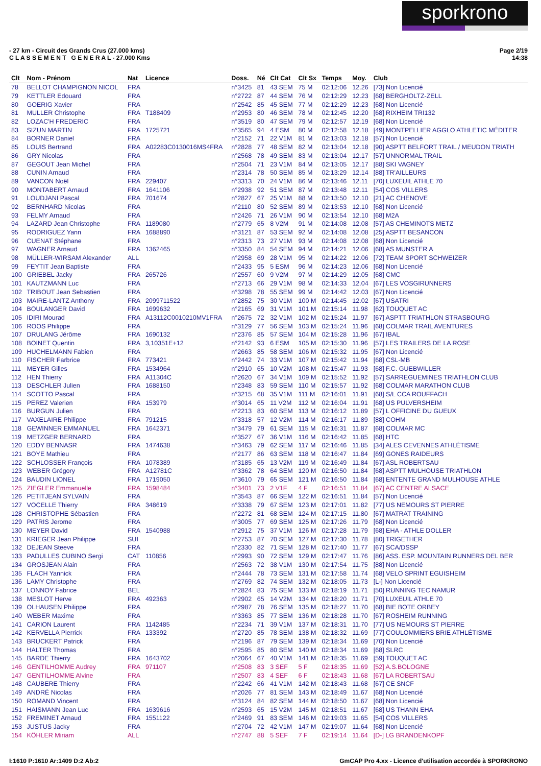sporkrono
- 27 km - Circuit des Grands Crus (27.000 kms)
C L A S S E M E N T G E N E R A L - 27.000 Kms
Page 2/19
14:38
| Clt | Nom - Prénom | Nat | Licence | Doss. | Né | Clt Cat | Clt Sx | Temps | Moy. | Club |
| --- | --- | --- | --- | --- | --- | --- | --- | --- | --- | --- |
| 78 | BELLOT CHAMPIGNON NICOL | FRA | | n°3425 | 81 | 43 SEM | 75 M | 02:12:06 | 12.26 | [73] Non Licencié |
| 79 | KETTLER Edouard | FRA | | n°2722 | 87 | 44 SEM | 76 M | 02:12:29 | 12.23 | [68] BERGHOLTZ-ZELL |
| 80 | GOERIG Xavier | FRA | | n°2542 | 85 | 45 SEM | 77 M | 02:12:29 | 12.23 | [68] Non Licencié |
| 81 | MULLER Christophe | FRA | T188409 | n°2953 | 80 | 46 SEM | 78 M | 02:12:45 | 12.20 | [68] RIXHEIM TRI132 |
| 82 | LOZAC'H FREDERIC | FRA | | n°3519 | 80 | 47 SEM | 79 M | 02:12:57 | 12.19 | [68] Non Licencié |
| 83 | SIZUN MARTIN | FRA | 1725721 | n°3565 | 94 | 4 ESM | 80 M | 02:12:58 | 12.18 | [49] MONTPELLIER AGGLO ATHLETIC MÉDITER |
| 84 | BORNER Daniel | FRA | | n°2152 | 71 | 22 V1M | 81 M | 02:13:03 | 12.18 | [57] Non Licencié |
| 85 | LOUIS Bertrand | FRA | A02283C0130016MS4FRA | n°2828 | 77 | 48 SEM | 82 M | 02:13:04 | 12.18 | [90] ASPTT BELFORT TRAIL / MEUDON TRIATH |
| 86 | GRY Nicolas | FRA | | n°2568 | 78 | 49 SEM | 83 M | 02:13:04 | 12.17 | [57] UNNORMAL TRAIL |
| 87 | GEGOUT Jean Michel | FRA | | n°2504 | 71 | 23 V1M | 84 M | 02:13:05 | 12.17 | [88] SKI VAGNEY |
| 88 | CUNIN Arnaud | FRA | | n°2314 | 78 | 50 SEM | 85 M | 02:13:29 | 12.14 | [88] TR'AILLEURS |
| 89 | VANCON Noël | FRA | 229407 | n°3313 | 70 | 24 V1M | 86 M | 02:13:46 | 12.11 | [70] LUXEUIL ATHLE 70 |
| 90 | MONTABERT Arnaud | FRA | 1641106 | n°2938 | 92 | 51 SEM | 87 M | 02:13:48 | 12.11 | [54] COS VILLERS |
| 91 | LOUDJANI Pascal | FRA | 701674 | n°2827 | 67 | 25 V1M | 88 M | 02:13:50 | 12.10 | [21] AC CHENOVE |
| 92 | BERNHARD Nicolas | FRA | | n°2110 | 80 | 52 SEM | 89 M | 02:13:53 | 12.10 | [68] Non Licencié |
| 93 | FELMY Arnaud | FRA | | n°2426 | 71 | 26 V1M | 90 M | 02:13:54 | 12.10 | [68] M2A |
| 94 | LAZARD Jean Christophe | FRA | 1189080 | n°2779 | 65 | 8 V2M | 91 M | 02:14:08 | 12.08 | [57] AS CHEMINOTS METZ |
| 95 | RODRIGUEZ Yann | FRA | 1688890 | n°3121 | 87 | 53 SEM | 92 M | 02:14:08 | 12.08 | [25] ASPTT BESANCON |
| 96 | CUENAT Stéphane | FRA | | n°2313 | 73 | 27 V1M | 93 M | 02:14:08 | 12.08 | [68] Non Licencié |
| 97 | WAGNER Arnaud | FRA | 1362465 | n°3350 | 84 | 54 SEM | 94 M | 02:14:21 | 12.06 | [68] AS MUNSTER A |
| 98 | MÜLLER-WIRSAM Alexander | ALL | | n°2958 | 69 | 28 V1M | 95 M | 02:14:22 | 12.06 | [72] TEAM SPORT SCHWEIZER |
| 99 | FEYTIT Jean Baptiste | FRA | | n°2433 | 95 | 5 ESM | 96 M | 02:14:23 | 12.06 | [68] Non Licencié |
| 100 | GRIEBEL Jacky | FRA | 265726 | n°2557 | 60 | 9 V2M | 97 M | 02:14:29 | 12.05 | [68] CMC |
| 101 | KAUTZMANN Luc | FRA | | n°2713 | 66 | 29 V1M | 98 M | 02:14:33 | 12.04 | [67] LES VOSGIRUNNERS |
| 102 | TRIBOUT Jean Sebastien | FRA | | n°3298 | 78 | 55 SEM | 99 M | 02:14:42 | 12.03 | [67] Non Licencié |
| 103 | MAIRE-LANTZ Anthony | FRA | 2099711522 | n°2852 | 75 | 30 V1M | 100 M | 02:14:45 | 12.02 | [67] USATRI |
| 104 | BOULANGER David | FRA | 1699632 | n°2165 | 69 | 31 V1M | 101 M | 02:15:14 | 11.98 | [62] TOUQUET AC |
| 105 | IDIRI Mourad | FRA | A13112C0010210MV1FRA | n°2675 | 72 | 32 V1M | 102 M | 02:15:24 | 11.97 | [67] ASPTT TRIATHLON STRASBOURG |
| 106 | ROOS Philippe | FRA | | n°3129 | 77 | 56 SEM | 103 M | 02:15:24 | 11.96 | [68] COLMAR TRAIL AVENTURES |
| 107 | DRULANG Jérôme | FRA | 1690132 | n°2376 | 85 | 57 SEM | 104 M | 02:15:28 | 11.96 | [67] IBAL |
| 108 | BOINET Quentin | FRA | 3,10351E+12 | n°2142 | 93 | 6 ESM | 105 M | 02:15:30 | 11.96 | [57] LES TRAILERS DE LA ROSE |
| 109 | HUCHELMANN Fabien | FRA | | n°2663 | 85 | 58 SEM | 106 M | 02:15:32 | 11.95 | [67] Non Licencié |
| 110 | FISCHER Farbrice | FRA | 773421 | n°2442 | 74 | 33 V1M | 107 M | 02:15:42 | 11.94 | [68] CSL-MB |
| 111 | MEYER Gilles | FRA | 1534964 | n°2910 | 65 | 10 V2M | 108 M | 02:15:47 | 11.93 | [68] F.C. GUEBWILLER |
| 112 | HEN Thierry | FRA | A11304C | n°2620 | 67 | 34 V1M | 109 M | 02:15:52 | 11.92 | [57] SARREGUEMINES TRIATHLON CLUB |
| 113 | DESCHLER Julien | FRA | 1688150 | n°2348 | 83 | 59 SEM | 110 M | 02:15:57 | 11.92 | [68] COLMAR MARATHON CLUB |
| 114 | SCOTTO Pascal | FRA | | n°3215 | 68 | 35 V1M | 111 M | 02:16:01 | 11.91 | [68] S/L CCA ROUFFACH |
| 115 | PEREZ Valerien | FRA | 153979 | n°3014 | 65 | 11 V2M | 112 M | 02:16:04 | 11.91 | [68] US PULVERSHEIM |
| 116 | BURGUN Julien | FRA | | n°2213 | 83 | 60 SEM | 113 M | 02:16:12 | 11.89 | [57] L OFFICINE DU GUEUX |
| 117 | VAXELAIRE Philippe | FRA | 791215 | n°3318 | 57 | 12 V2M | 114 M | 02:16:17 | 11.89 | [88] COHM |
| 118 | GEWINNER EMMANUEL | FRA | 1642371 | n°3479 | 79 | 61 SEM | 115 M | 02:16:31 | 11.87 | [68] COLMAR MC |
| 119 | METZGER BERNARD | FRA | | n°3527 | 67 | 36 V1M | 116 M | 02:16:42 | 11.85 | [68] HTC |
| 120 | EDDY BENNASR | FRA | 1474638 | n°3463 | 79 | 62 SEM | 117 M | 02:16:46 | 11.85 | [34] ALES CEVENNES ATHLÉTISME |
| 121 | BOYE Mathieu | FRA | | n°2177 | 86 | 63 SEM | 118 M | 02:16:47 | 11.84 | [69] GONES RAIDEURS |
| 122 | SCHLOSSER François | FRA | 1078389 | n°3185 | 65 | 13 V2M | 119 M | 02:16:49 | 11.84 | [67] ASL ROBERTSAU |
| 123 | WEBER Grégory | FRA | A12781C | n°3362 | 78 | 64 SEM | 120 M | 02:16:50 | 11.84 | [68] ASPTT MULHOUSE TRIATHLON |
| 124 | BAUDIN LIONEL | FRA | 1719050 | n°3610 | 79 | 65 SEM | 121 M | 02:16:50 | 11.84 | [68] ENTENTE GRAND MULHOUSE ATHLE |
| 125 | ZIEGLER Emmanuelle | FRA | 1598484 | n°3401 | 73 | 2 V1F | 4 F | 02:16:51 | 11.84 | [67] AC CENTRE ALSACE |
| 126 | PETITJEAN SYLVAIN | FRA | | n°3543 | 87 | 66 SEM | 122 M | 02:16:51 | 11.84 | [57] Non Licencié |
| 127 | VOCELLE Thierry | FRA | 348619 | n°3338 | 79 | 67 SEM | 123 M | 02:17:01 | 11.82 | [77] US NEMOURS ST PIERRE |
| 128 | CHRISTOPHE Sébastien | FRA | | n°2272 | 81 | 68 SEM | 124 M | 02:17:15 | 11.80 | [67] MATRAT TRAINING |
| 129 | PATRIS Jerome | FRA | | n°3005 | 77 | 69 SEM | 125 M | 02:17:26 | 11.79 | [68] Non Licencié |
| 130 | MEYER David | FRA | 1540988 | n°2912 | 75 | 37 V1M | 126 M | 02:17:28 | 11.79 | [68] EHA - ATHLE DOLLER |
| 131 | KRIEGER Jean Philippe | SUI | | n°2753 | 87 | 70 SEM | 127 M | 02:17:30 | 11.78 | [80] TRIGETHER |
| 132 | DEJEAN Steeve | FRA | | n°2330 | 82 | 71 SEM | 128 M | 02:17:40 | 11.77 | [67] SCA/DSSP |
| 133 | PADULLES CUBINO Sergi | CAT | 110856 | n°2993 | 90 | 72 SEM | 129 M | 02:17:47 | 11.76 | [86] ASS. ESP. MOUNTAIN RUNNERS DEL BER |
| 134 | GROSJEAN Alain | FRA | | n°2563 | 72 | 38 V1M | 130 M | 02:17:54 | 11.75 | [88] Non Licencié |
| 135 | FLACH Yannick | FRA | | n°2444 | 78 | 73 SEM | 131 M | 02:17:58 | 11.74 | [68] VELO SPRINT EGUISHEIM |
| 136 | LAMY Christophe | FRA | | n°2769 | 82 | 74 SEM | 132 M | 02:18:05 | 11.73 | [L-] Non Licencié |
| 137 | LONNOY Fabrice | BEL | | n°2824 | 83 | 75 SEM | 133 M | 02:18:19 | 11.71 | [50] RUNNING TEC NAMUR |
| 138 | MESLOT Herve | FRA | 492363 | n°2902 | 65 | 14 V2M | 134 M | 02:18:20 | 11.71 | [70] LUXEUIL ATHLE 70 |
| 139 | OLHAUSEN Philippe | FRA | | n°2987 | 78 | 76 SEM | 135 M | 02:18:27 | 11.70 | [68] BIE BOTE ORBEY |
| 140 | WEBER Maxime | FRA | | n°3363 | 85 | 77 SEM | 136 M | 02:18:28 | 11.70 | [67] ROSHEIM RUNNING |
| 141 | CARION Laurent | FRA | 1142485 | n°2234 | 71 | 39 V1M | 137 M | 02:18:31 | 11.70 | [77] US NEMOURS ST PIERRE |
| 142 | KERVELLA Pierrick | FRA | 133392 | n°2720 | 85 | 78 SEM | 138 M | 02:18:32 | 11.69 | [77] COULOMMIERS BRIE ATHLÉTISME |
| 143 | BRUCKERT Patrick | FRA | | n°2196 | 87 | 79 SEM | 139 M | 02:18:34 | 11.69 | [70] Non Licencié |
| 144 | HALTER Thomas | FRA | | n°2595 | 85 | 80 SEM | 140 M | 02:18:34 | 11.69 | [68] SLRC |
| 145 | BARDE Thierry | FRA | 1643702 | n°2064 | 67 | 40 V1M | 141 M | 02:18:35 | 11.69 | [59] TOUQUET AC |
| 146 | GENTILHOMME Audrey | FRA | 971107 | n°2508 | 83 | 3 SEF | 5 F | 02:18:35 | 11.69 | [52] A.S.BOLOGNE |
| 147 | GENTILHOMME Alvine | FRA | | n°2507 | 83 | 4 SEF | 6 F | 02:18:43 | 11.68 | [67] LA ROBERTSAU |
| 148 | CAUBERE Thierry | FRA | | n°2242 | 66 | 41 V1M | 142 M | 02:18:43 | 11.68 | [67] CE SNCF |
| 149 | ANDRÉ Nicolas | FRA | | n°2026 | 77 | 81 SEM | 143 M | 02:18:49 | 11.67 | [68] Non Licencié |
| 150 | ROMAND Vincent | FRA | | n°3124 | 84 | 82 SEM | 144 M | 02:18:50 | 11.67 | [68] Non Licencié |
| 151 | HAISMANN Jean Luc | FRA | 1639616 | n°2593 | 65 | 15 V2M | 145 M | 02:18:51 | 11.67 | [68] US THANN EHA |
| 152 | FREMINET Arnaud | FRA | 1551122 | n°2469 | 91 | 83 SEM | 146 M | 02:19:03 | 11.65 | [54] COS VILLERS |
| 153 | JUSTUS Jacky | FRA | | n°2704 | 72 | 42 V1M | 147 M | 02:19:07 | 11.64 | [68] Non Licencié |
| 154 | KÖHLER Miriam | ALL | | n°2747 | 88 | 5 SEF | 7 F | 02:19:14 | 11.64 | [D-] LG BRANDENKOPF |
I:1610 P:1610 Ar:1409 D:2 Ab:2 GmCAP Pro 4.xx - Licence d'utilisation accordée à SPORKRONO